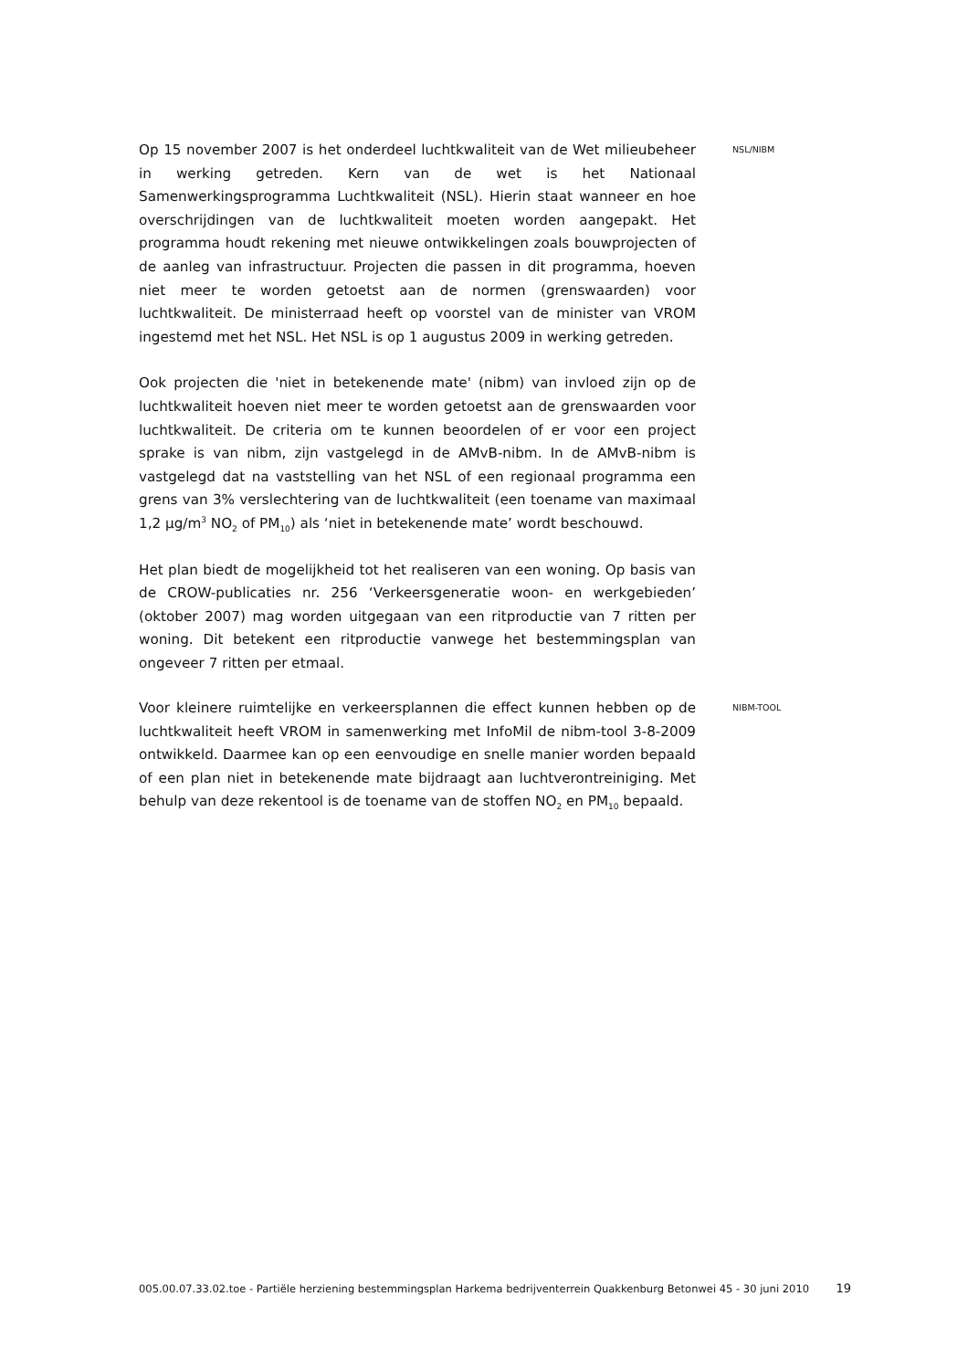Op 15 november 2007 is het onderdeel luchtkwaliteit van de Wet milieubeheer in werking getreden. Kern van de wet is het Nationaal Samenwerkingsprogramma Luchtkwaliteit (NSL). Hierin staat wanneer en hoe overschrijdingen van de luchtkwaliteit moeten worden aangepakt. Het programma houdt rekening met nieuwe ontwikkelingen zoals bouwprojecten of de aanleg van infrastructuur. Projecten die passen in dit programma, hoeven niet meer te worden getoetst aan de normen (grenswaarden) voor luchtkwaliteit. De ministerraad heeft op voorstel van de minister van VROM ingestemd met het NSL. Het NSL is op 1 augustus 2009 in werking getreden.
Ook projecten die 'niet in betekenende mate' (nibm) van invloed zijn op de luchtkwaliteit hoeven niet meer te worden getoetst aan de grenswaarden voor luchtkwaliteit. De criteria om te kunnen beoordelen of er voor een project sprake is van nibm, zijn vastgelegd in de AMvB-nibm. In de AMvB-nibm is vastgelegd dat na vaststelling van het NSL of een regionaal programma een grens van 3% verslechtering van de luchtkwaliteit (een toename van maximaal 1,2 µg/m<sup>3</sup> NO<sub>2</sub> of PM<sub>10</sub>) als ‘niet in betekenende mate’ wordt beschouwd.
Het plan biedt de mogelijkheid tot het realiseren van een woning. Op basis van de CROW-publicaties nr. 256 ‘Verkeersgeneratie woon- en werkgebieden’ (oktober 2007) mag worden uitgegaan van een ritproductie van 7 ritten per woning. Dit betekent een ritproductie vanwege het bestemmingsplan van ongeveer 7 ritten per etmaal.
NSL/NIBM
Voor kleinere ruimtelijke en verkeersplannen die effect kunnen hebben op de luchtkwaliteit heeft VROM in samenwerking met InfoMil de nibm-tool 3-8-2009 ontwikkeld. Daarmee kan op een eenvoudige en snelle manier worden bepaald of een plan niet in betekenende mate bijdraagt aan luchtverontreiniging. Met behulp van deze rekentool is de toename van de stoffen NO<sub>2</sub> en PM<sub>10</sub> bepaald.
NIBM-TOOL
005.00.07.33.02.toe - Partiële herziening bestemmingsplan Harkema bedrijventerrein Quakkenburg Betonwei 45 - 30 juni 2010
19